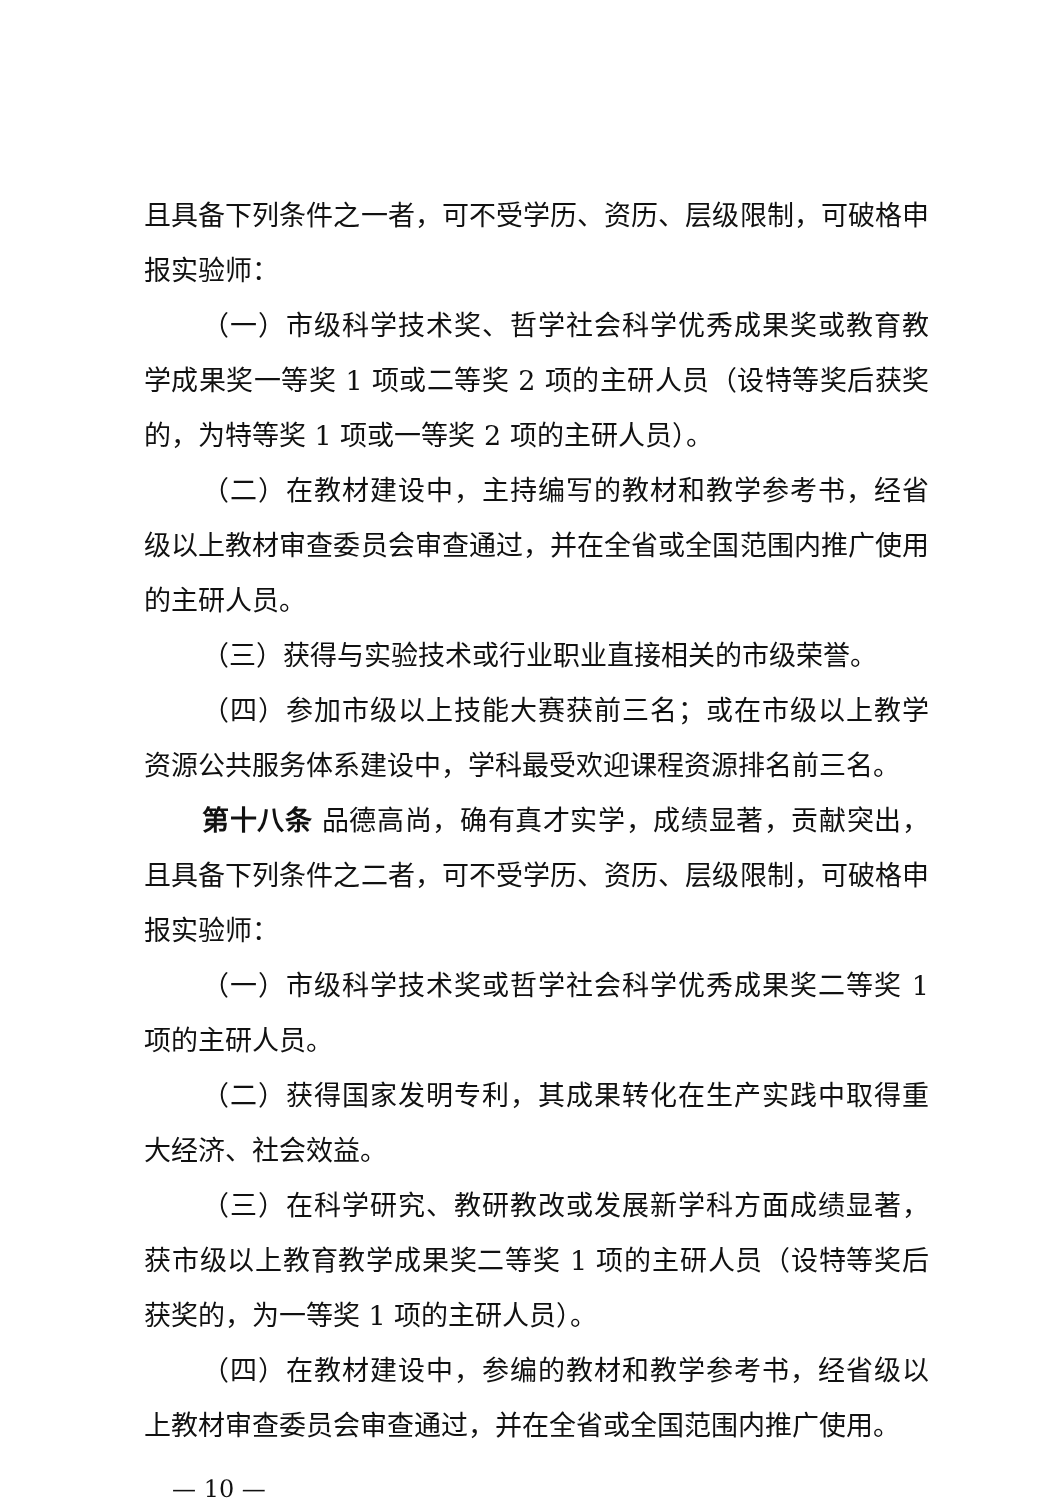且具备下列条件之一者，可不受学历、资历、层级限制，可破格申报实验师：
（一）市级科学技术奖、哲学社会科学优秀成果奖或教育教学成果奖一等奖 1 项或二等奖 2 项的主研人员（设特等奖后获奖的，为特等奖 1 项或一等奖 2 项的主研人员）。
（二）在教材建设中，主持编写的教材和教学参考书，经省级以上教材审查委员会审查通过，并在全省或全国范围内推广使用的主研人员。
（三）获得与实验技术或行业职业直接相关的市级荣誉。
（四）参加市级以上技能大赛获前三名；或在市级以上教学资源公共服务体系建设中，学科最受欢迎课程资源排名前三名。
第十八条 品德高尚，确有真才实学，成绩显著，贡献突出，且具备下列条件之二者，可不受学历、资历、层级限制，可破格申报实验师：
（一）市级科学技术奖或哲学社会科学优秀成果奖二等奖 1 项的主研人员。
（二）获得国家发明专利，其成果转化在生产实践中取得重大经济、社会效益。
（三）在科学研究、教研教改或发展新学科方面成绩显著，获市级以上教育教学成果奖二等奖 1 项的主研人员（设特等奖后获奖的，为一等奖 1 项的主研人员）。
（四）在教材建设中，参编的教材和教学参考书，经省级以上教材审查委员会审查通过，并在全省或全国范围内推广使用。
— 10 —